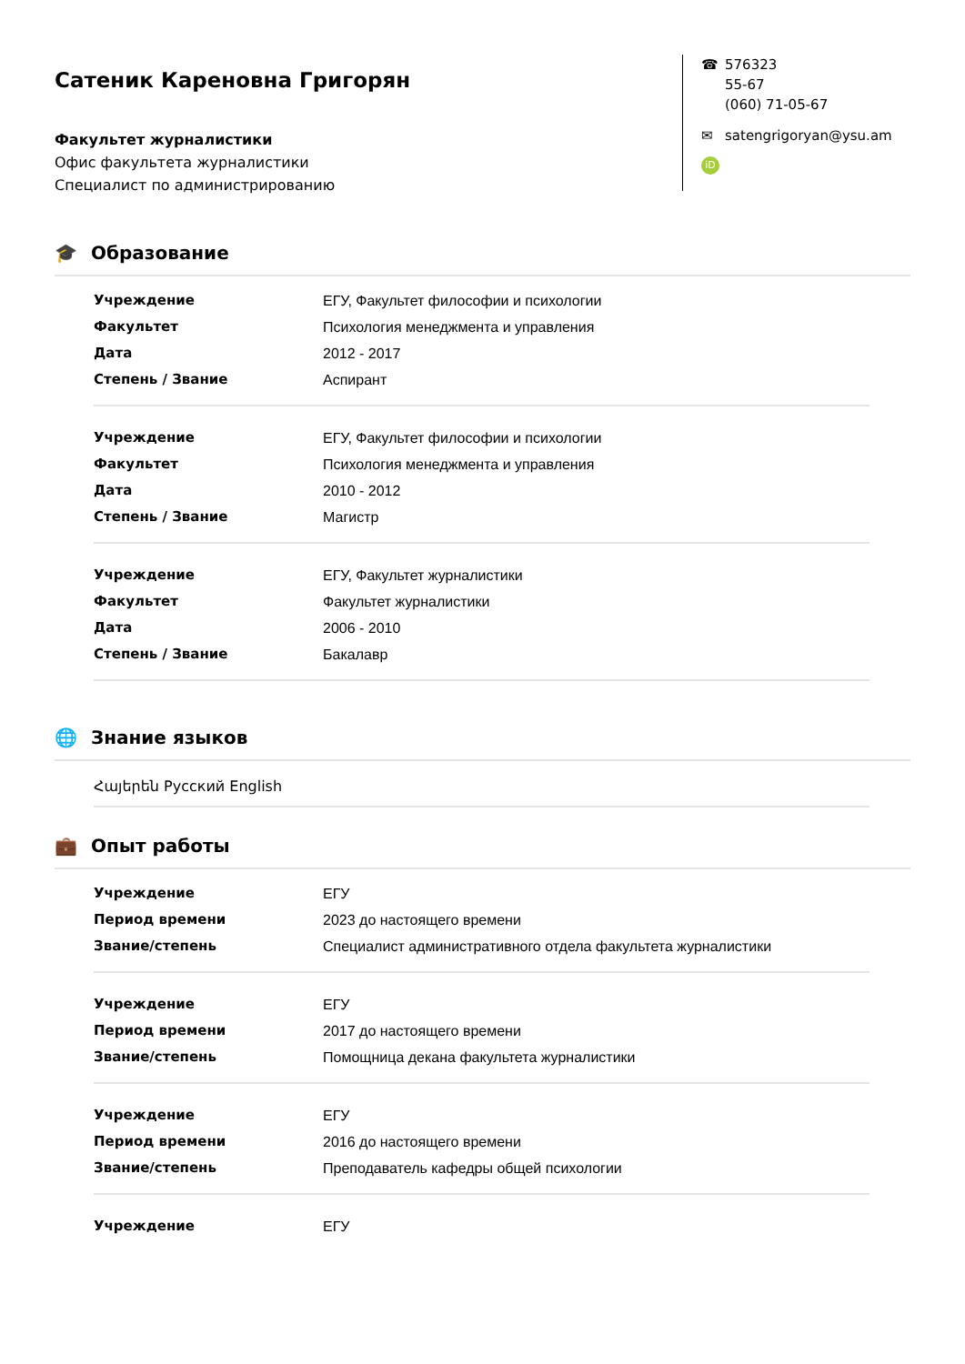Сатеник Кареновна Григорян
Факультет журналистики
Офис факультета журналистики
Специалист по администрированию
☎ 576323
55-67
(060) 71-05-67
✉ satengrigoryan@ysu.am
iD
🎓 Образование
| Учреждение | ЕГУ, Факультет философии и психологии |
| Факультет | Психология менеджмента и управления |
| Дата | 2012 - 2017 |
| Степень / Звание | Аспирант |
| Учреждение | ЕГУ, Факультет философии и психологии |
| Факультет | Психология менеджмента и управления |
| Дата | 2010 - 2012 |
| Степень / Звание | Магистр |
| Учреждение | ЕГУ, Факультет журналистики |
| Факультет | Факультет журналистики |
| Дата | 2006 - 2010 |
| Степень / Звание | Бакалавр |
🌐 Знание языков
Հայերեն Русский English
💼 Опыт работы
| Учреждение | ЕГУ |
| Период времени | 2023 до настоящего времени |
| Звание/степень | Специалист административного отдела факультета журналистики |
| Учреждение | ЕГУ |
| Период времени | 2017 до настоящего времени |
| Звание/степень | Помощница декана факультета журналистики |
| Учреждение | ЕГУ |
| Период времени | 2016 до настоящего времени |
| Звание/степень | Преподаватель кафедры общей психологии |
| Учреждение | ЕГУ |